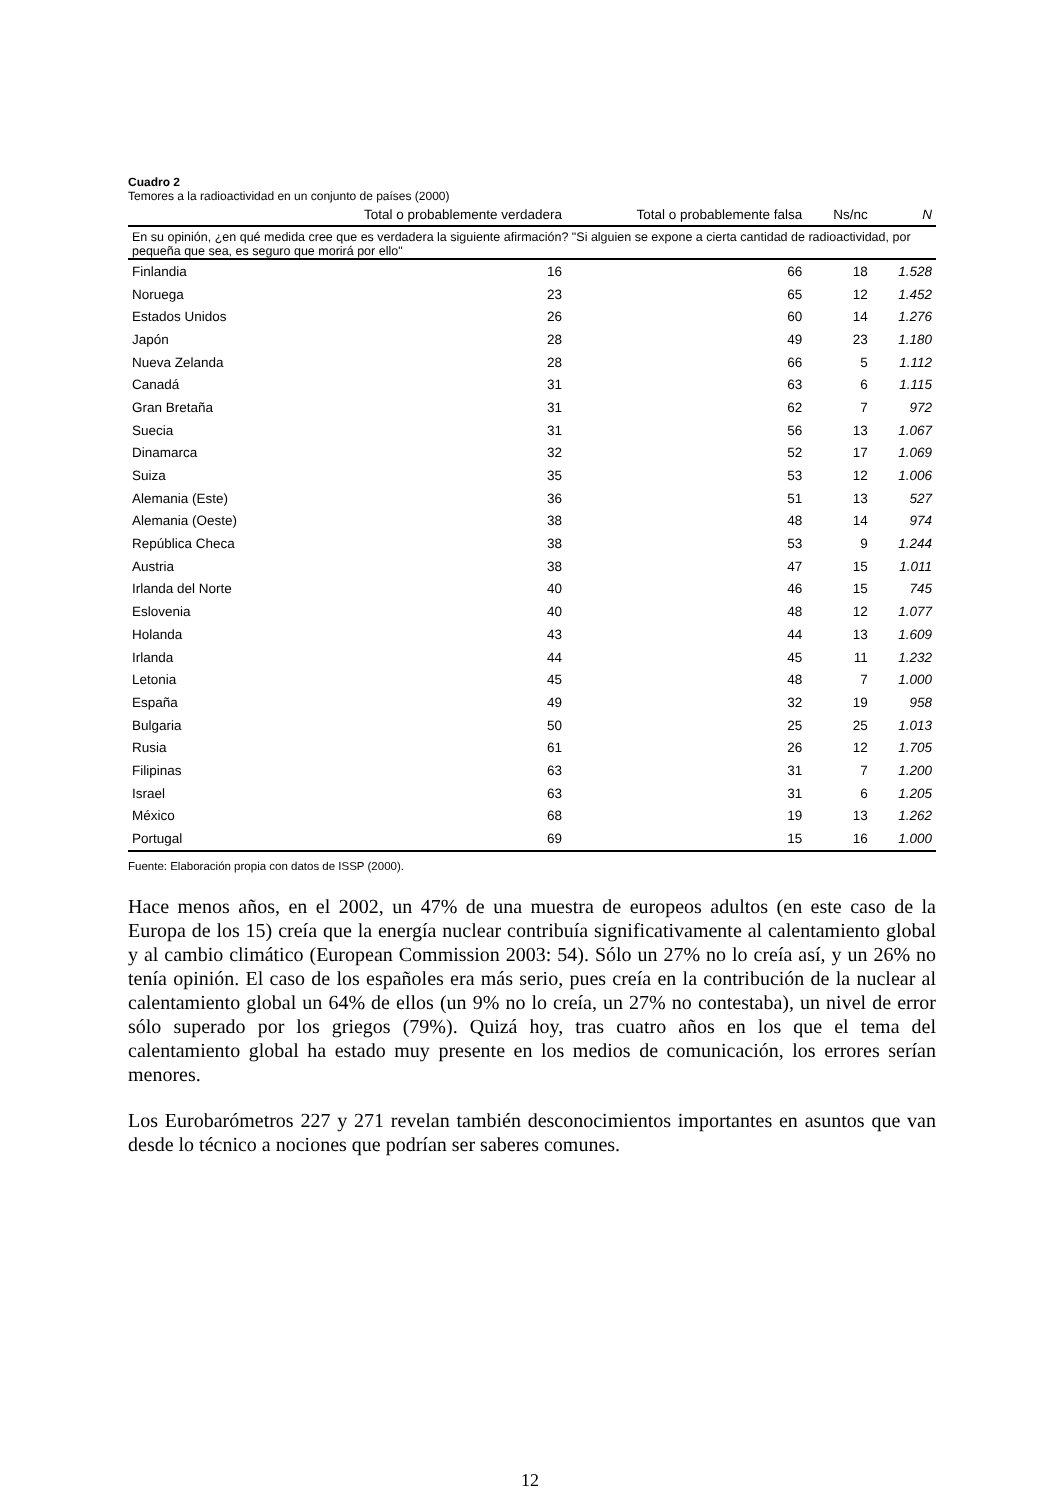Cuadro 2
Temores a la radioactividad en un conjunto de países (2000)
| En su opinión, ¿en qué medida cree que es verdadera la siguiente afirmación? "Si alguien se expone a cierta cantidad de radioactividad, por pequeña que sea, es seguro que morirá por ello" | | | | |
| | Total o probablemente verdadera | Total o probablemente falsa | Ns/nc | N |
| Finlandia | 16 | 66 | 18 | 1.528 |
| Noruega | 23 | 65 | 12 | 1.452 |
| Estados Unidos | 26 | 60 | 14 | 1.276 |
| Japón | 28 | 49 | 23 | 1.180 |
| Nueva Zelanda | 28 | 66 | 5 | 1.112 |
| Canadá | 31 | 63 | 6 | 1.115 |
| Gran Bretaña | 31 | 62 | 7 | 972 |
| Suecia | 31 | 56 | 13 | 1.067 |
| Dinamarca | 32 | 52 | 17 | 1.069 |
| Suiza | 35 | 53 | 12 | 1.006 |
| Alemania (Este) | 36 | 51 | 13 | 527 |
| Alemania (Oeste) | 38 | 48 | 14 | 974 |
| República Checa | 38 | 53 | 9 | 1.244 |
| Austria | 38 | 47 | 15 | 1.011 |
| Irlanda del Norte | 40 | 46 | 15 | 745 |
| Eslovenia | 40 | 48 | 12 | 1.077 |
| Holanda | 43 | 44 | 13 | 1.609 |
| Irlanda | 44 | 45 | 11 | 1.232 |
| Letonia | 45 | 48 | 7 | 1.000 |
| España | 49 | 32 | 19 | 958 |
| Bulgaria | 50 | 25 | 25 | 1.013 |
| Rusia | 61 | 26 | 12 | 1.705 |
| Filipinas | 63 | 31 | 7 | 1.200 |
| Israel | 63 | 31 | 6 | 1.205 |
| México | 68 | 19 | 13 | 1.262 |
| Portugal | 69 | 15 | 16 | 1.000 |
Fuente: Elaboración propia con datos de ISSP (2000).
Hace menos años, en el 2002, un 47% de una muestra de europeos adultos (en este caso de la Europa de los 15) creía que la energía nuclear contribuía significativamente al calentamiento global y al cambio climático (European Commission 2003: 54). Sólo un 27% no lo creía así, y un 26% no tenía opinión. El caso de los españoles era más serio, pues creía en la contribución de la nuclear al calentamiento global un 64% de ellos (un 9% no lo creía, un 27% no contestaba), un nivel de error sólo superado por los griegos (79%). Quizá hoy, tras cuatro años en los que el tema del calentamiento global ha estado muy presente en los medios de comunicación, los errores serían menores.
Los Eurobarómetros 227 y 271 revelan también desconocimientos importantes en asuntos que van desde lo técnico a nociones que podrían ser saberes comunes.
12